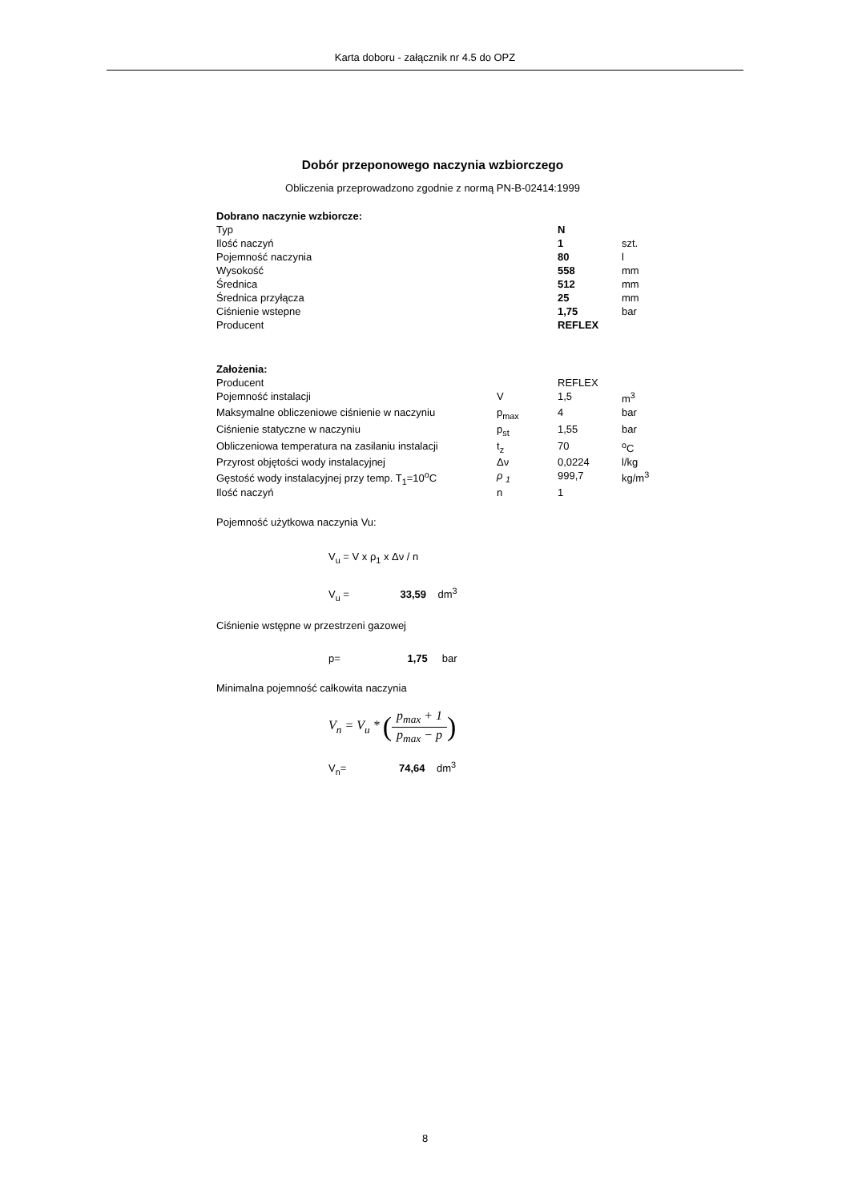Karta doboru - załącznik nr 4.5 do OPZ
Dobór przeponowego naczynia wzbiorczego
Obliczenia przeprowadzono zgodnie z normą PN-B-02414:1999
| Dobrano naczynie wzbiorcze: | | | |
| Typ | | N | |
| Ilość naczyń | | 1 | szt. |
| Pojemność naczynia | | 80 | l |
| Wysokość | | 558 | mm |
| Średnica | | 512 | mm |
| Średnica przyłącza | | 25 | mm |
| Ciśnienie wstepne | | 1,75 | bar |
| Producent | | REFLEX | |
| Założenia: | | | |
| Producent | | REFLEX | |
| Pojemność instalacji | V | 1,5 | m<sup>3</sup> |
| Maksymalne obliczeniowe ciśnienie w naczyniu | p<sub>max</sub> | 4 | bar |
| Ciśnienie statyczne w naczyniu | p<sub>st</sub> | 1,55 | bar |
| Obliczeniowa temperatura na zasilaniu instalacji | t<sub>z</sub> | 70 | <sup>o</sup> C |
| Przyrost objętości wody instalacyjnej | Δν | 0,0224 | l/kg |
| Gęstość wody instalacyjnej przy temp. T<sub>1</sub>=10<sup>o</sup>C | ρ <sub>1</sub> | 999,7 | kg/m<sup>3</sup> |
| Ilość naczyń | n | 1 | |
Pojemność użytkowa naczynia Vu:
V<sub>u</sub> = V x ρ<sub>1</sub> x Δν / n
V<sub>u</sub> = 33,59 dm<sup>3</sup>
Ciśnienie wstępne w przestrzeni gazowej
p= 1,75 bar
Minimalna pojemność całkowita naczynia
V<sub>n</sub> = V<sub>u</sub> * (p<sub>max</sub> + 1 p<sub>max</sub> − p)
V<sub>n</sub>= 74,64 dm<sup>3</sup>
8